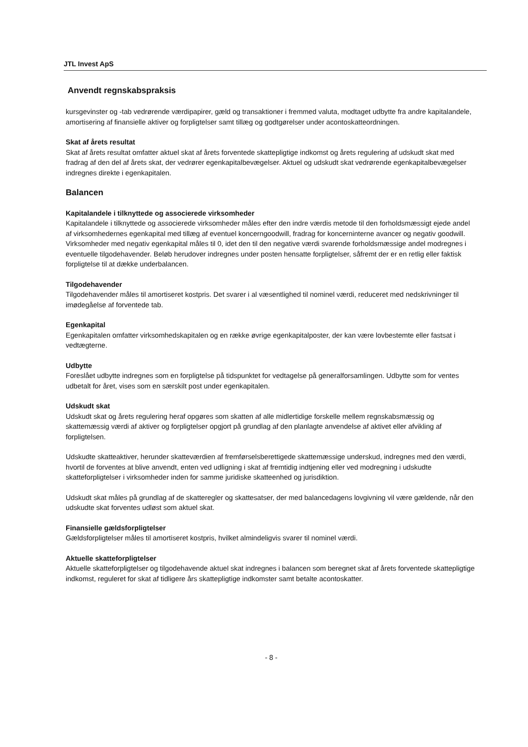JTL Invest ApS
Anvendt regnskabspraksis
kursgevinster og -tab vedrørende værdipapirer, gæld og transaktioner i fremmed valuta, modtaget udbytte fra andre kapitalandele, amortisering af finansielle aktiver og forpligtelser samt tillæg og godtgørelser under acontoskatteordningen.
Skat af årets resultat
Skat af årets resultat omfatter aktuel skat af årets forventede skattepligtige indkomst og årets regulering af udskudt skat med fradrag af den del af årets skat, der vedrører egenkapitalbevægelser. Aktuel og udskudt skat vedrørende egenkapitalbevægelser indregnes direkte i egenkapitalen.
Balancen
Kapitalandele i tilknyttede og associerede virksomheder
Kapitalandele i tilknyttede og associerede virksomheder måles efter den indre værdis metode til den forholdsmæssigt ejede andel af virksomhedernes egenkapital med tillæg af eventuel koncerngoodwill, fradrag for koncerninterne avancer og negativ goodwill. Virksomheder med negativ egenkapital måles til 0, idet den til den negative værdi svarende forholdsmæssige andel modregnes i eventuelle tilgodehavender. Beløb herudover indregnes under posten hensatte forpligtelser, såfremt der er en retlig eller faktisk forpligtelse til at dække underbalancen.
Tilgodehavender
Tilgodehavender måles til amortiseret kostpris. Det svarer i al væsentlighed til nominel værdi, reduceret med nedskrivninger til imødegåelse af forventede tab.
Egenkapital
Egenkapitalen omfatter virksomhedskapitalen og en række øvrige egenkapitalposter, der kan være lovbestemte eller fastsat i vedtægterne.
Udbytte
Foreslået udbytte indregnes som en forpligtelse på tidspunktet for vedtagelse på generalforsamlingen. Udbytte som for ventes udbetalt for året, vises som en særskilt post under egenkapitalen.
Udskudt skat
Udskudt skat og årets regulering heraf opgøres som skatten af alle midlertidige forskelle mellem regnskabsmæssig og skattemæssig værdi af aktiver og forpligtelser opgjort på grundlag af den planlagte anvendelse af aktivet eller afvikling af forpligtelsen.
Udskudte skatteaktiver, herunder skatteværdien af fremførselsberettigede skattemæssige underskud, indregnes med den værdi, hvortil de forventes at blive anvendt, enten ved udligning i skat af fremtidig indtjening eller ved modregning i udskudte skatteforpligtelser i virksomheder inden for samme juridiske skatteenhed og jurisdiktion.
Udskudt skat måles på grundlag af de skatteregler og skattesatser, der med balancedagens lovgivning vil være gældende, når den udskudte skat forventes udløst som aktuel skat.
Finansielle gældsforpligtelser
Gældsforpligtelser måles til amortiseret kostpris, hvilket almindeligvis svarer til nominel værdi.
Aktuelle skatteforpligtelser
Aktuelle skatteforpligtelser og tilgodehavende aktuel skat indregnes i balancen som beregnet skat af årets forventede skattepligtige indkomst, reguleret for skat af tidligere års skattepligtige indkomster samt betalte acontoskatter.
- 8 -